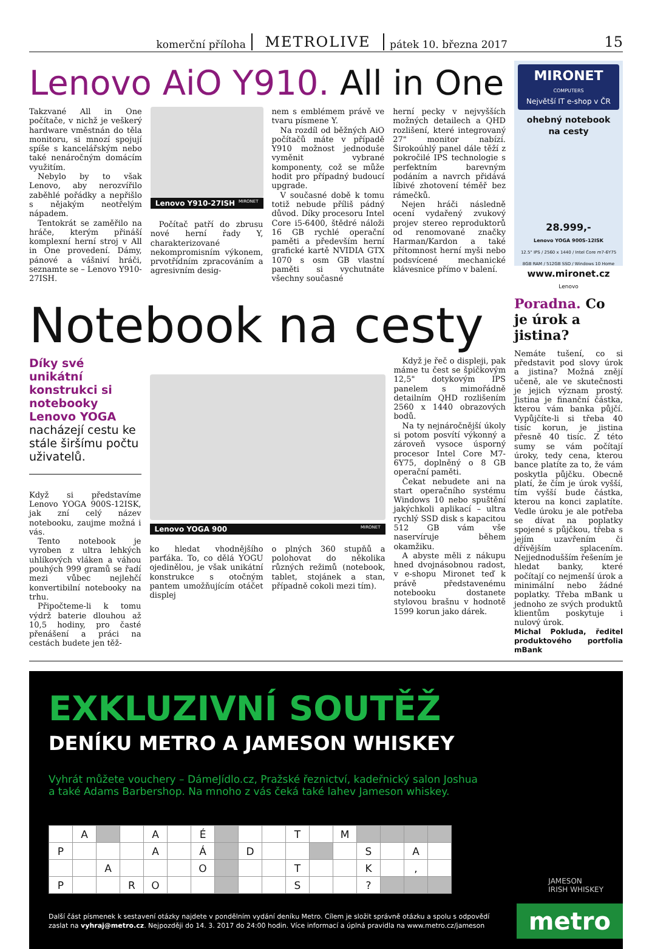komerční příloha METROLIVE pátek 10. března 2017 15
Lenovo AiO Y910. All in One
Takzvané All in One počítače, v nichž je veškerý hardware vměstnán do těla monitoru, si mnozí spojují spíše s kancelářským nebo také nenáročným domácím využitím.
Nebylo by to však Lenovo, aby nerozvířilo zaběhlé pořádky a nepřišlo s nějakým neotřelým nápadem.
Tentokrát se zaměřilo na hráče, kterým přináší komplexní herní stroj v All in One provedení. Dámy, pánové a vášniví hráči, seznamte se – Lenovo Y910-27ISH.
Lenovo Y910-27ISH MIRONET
Počítač patří do zbrusu nové herní řady Y, charakterizované nekompromisním výkonem, prvotřídním zpracováním a agresivním desig-
nem s emblémem právě ve tvaru písmene Y.
Na rozdíl od běžných AiO počítačů máte v případě Y910 možnost jednoduše vyměnit vybrané komponenty, což se může hodit pro případný budoucí upgrade.
V současné době k tomu totiž nebude příliš pádný důvod. Díky procesoru Intel Core i5-6400, štědré náloži 16 GB rychlé operační paměti a především herní grafické kartě NVIDIA GTX 1070 s osm GB vlastní paměti si vychutnáte všechny současné
herní pecky v nejvyšších možných detailech a QHD rozlišení, které integrovaný 27" monitor nabízí. Širokoúhlý panel dále těží z pokročilé IPS technologie s perfektním barevným podáním a navrch přidává líbivé zhotovení téměř bez rámečků.
Nejen hráči následně ocení vydařený zvukový projev stereo reproduktorů od renomované značky Harman/Kardon a také přítomnost herní myši nebo podsvícené mechanické klávesnice přímo v balení.
MIRONET
COMPUTERS
Největší IT e-shop v ČR
ohebný notebook
na cesty
28.999,-
Lenovo YOGA 900S-12ISK
12.5" IPS / 2560 x 1440 / Intel Core m7-6Y75
8GB RAM / 512GB SSD / Windows 10 Home
www.mironet.cz
Lenovo
Notebook na cesty
Díky své unikátní konstrukci si notebooky Lenovo YOGA nacházejí cestu ke stále širšímu počtu uživatelů.
Když si představíme Lenovo YOGA 900S-12ISK, jak zní celý název notebooku, zaujme možná i vás.
Tento notebook je vyroben z ultra lehkých uhlíkových vláken a váhou pouhých 999 gramů se řadí mezi vůbec nejlehčí konvertibilní notebooky na trhu.
Připočteme-li k tomu výdrž baterie dlouhou až 10,5 hodiny, pro časté přenášení a práci na cestách budete jen těž-
Lenovo YOGA 900 MIRONET
ko hledat vhodnějšího parťáka. To, co dělá YOGU ojedinělou, je však unikátní konstrukce s otočným pantem umožňujícím otáčet displej
o plných 360 stupňů a polohovat do několika různých režimů (notebook, tablet, stojánek a stan, případně cokoli mezi tím).
Když je řeč o displeji, pak máme tu čest se špičkovým 12,5" dotykovým IPS panelem s mimořádně detailním QHD rozlišením 2560 x 1440 obrazových bodů.
Na ty nejnáročnější úkoly si potom posvítí výkonný a zároveň vysoce úsporný procesor Intel Core M7-6Y75, doplněný o 8 GB operační paměti.
Čekat nebudete ani na start operačního systému Windows 10 nebo spuštění jakýchkoli aplikací – ultra rychlý SSD disk s kapacitou 512 GB vám vše naservíruje během okamžiku.
A abyste měli z nákupu hned dvojnásobnou radost, v e-shopu Mironet teď k právě představenému notebooku dostanete stylovou brašnu v hodnotě 1599 korun jako dárek.
Poradna. Co je úrok a jistina?
Nemáte tušení, co si představit pod slovy úrok a jistina? Možná znějí učeně, ale ve skutečnosti je jejich význam prostý. Jistina je finanční částka, kterou vám banka půjčí. Vypůjčíte-li si třeba 40 tisíc korun, je jistina přesně 40 tisíc. Z této sumy se vám počítají úroky, tedy cena, kterou bance platíte za to, že vám poskytla půjčku. Obecně platí, že čím je úrok vyšší, tím vyšší bude částka, kterou na konci zaplatíte. Vedle úroku je ale potřeba se dívat na poplatky spojené s půjčkou, třeba s jejím uzavřením či dřívějším splacením. Nejjednodušším řešením je hledat banky, které počítají co nejmenší úrok a minimální nebo žádné poplatky. Třeba mBank u jednoho ze svých produktů klientům poskytuje i nulový úrok.
Michal Pokluda, ředitel produktového portfolia mBank
EXKLUZIVNÍ SOUTĚŽ
DENÍKU METRO A JAMESON WHISKEY
Vyhrát můžete vouchery – DámeJídlo.cz, Pražské řeznictví, kadeřnický salon Joshua
a také Adams Barbershop. Na mnoho z vás čeká také lahev Jameson whiskey.
| | A | | | A | | É | | | | T | | M | | | | |
| P | | | | A | | Á | | D | | | | | S | | A | |
| | | A | | | | O | | | | T | | | K | | , | |
| P | | | R | O | | | | | | S | | | ? | | | |
JAMESON
IRISH WHISKEY
Další část písmenek k sestavení otázky najdete v pondělním vydání deníku Metro. Cílem je složit správně otázku a spolu s odpovědí
zaslat na vyhraj@metro.cz. Nejpozději do 14. 3. 2017 do 24:00 hodin. Více informací a úplná pravidla na www.metro.cz/jameson
metro